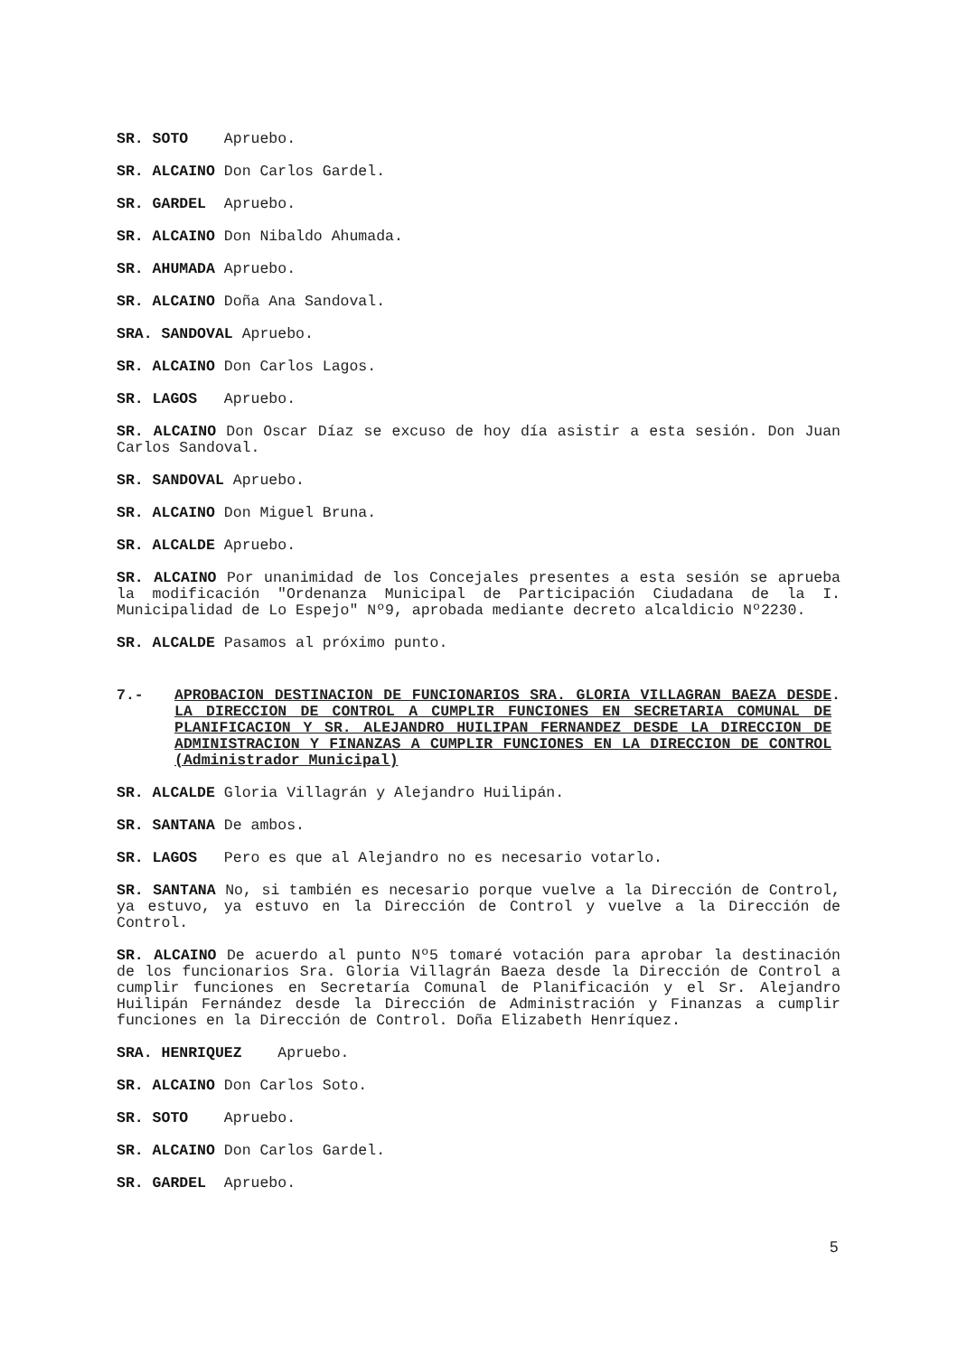SR. SOTO Apruebo.
SR. ALCAINO Don Carlos Gardel.
SR. GARDEL Apruebo.
SR. ALCAINO Don Nibaldo Ahumada.
SR. AHUMADA Apruebo.
SR. ALCAINO Doña Ana Sandoval.
SRA. SANDOVAL Apruebo.
SR. ALCAINO Don Carlos Lagos.
SR. LAGOS Apruebo.
SR. ALCAINO Don Oscar Díaz se excuso de hoy día asistir a esta sesión. Don Juan Carlos Sandoval.
SR. SANDOVAL Apruebo.
SR. ALCAINO Don Miguel Bruna.
SR. ALCALDE Apruebo.
SR. ALCAINO Por unanimidad de los Concejales presentes a esta sesión se aprueba la modificación "Ordenanza Municipal de Participación Ciudadana de la I. Municipalidad de Lo Espejo" Nº9, aprobada mediante decreto alcaldicio Nº2230.
SR. ALCALDE Pasamos al próximo punto.
7.- APROBACION DESTINACION DE FUNCIONARIOS SRA. GLORIA VILLAGRAN BAEZA DESDE LA DIRECCION DE CONTROL A CUMPLIR FUNCIONES EN SECRETARIA COMUNAL DE PLANIFICACION Y SR. ALEJANDRO HUILIPAN FERNANDEZ DESDE LA DIRECCION DE ADMINISTRACION Y FINANZAS A CUMPLIR FUNCIONES EN LA DIRECCION DE CONTROL (Administrador Municipal).
SR. ALCALDE Gloria Villagrán y Alejandro Huilipán.
SR. SANTANA De ambos.
SR. LAGOS Pero es que al Alejandro no es necesario votarlo.
SR. SANTANA No, si también es necesario porque vuelve a la Dirección de Control, ya estuvo, ya estuvo en la Dirección de Control y vuelve a la Dirección de Control.
SR. ALCAINO De acuerdo al punto Nº5 tomaré votación para aprobar la destinación de los funcionarios Sra. Gloria Villagrán Baeza desde la Dirección de Control a cumplir funciones en Secretaría Comunal de Planificación y el Sr. Alejandro Huilipán Fernández desde la Dirección de Administración y Finanzas a cumplir funciones en la Dirección de Control. Doña Elizabeth Henríquez.
SRA. HENRIQUEZ Apruebo.
SR. ALCAINO Don Carlos Soto.
SR. SOTO Apruebo.
SR. ALCAINO Don Carlos Gardel.
SR. GARDEL Apruebo.
5